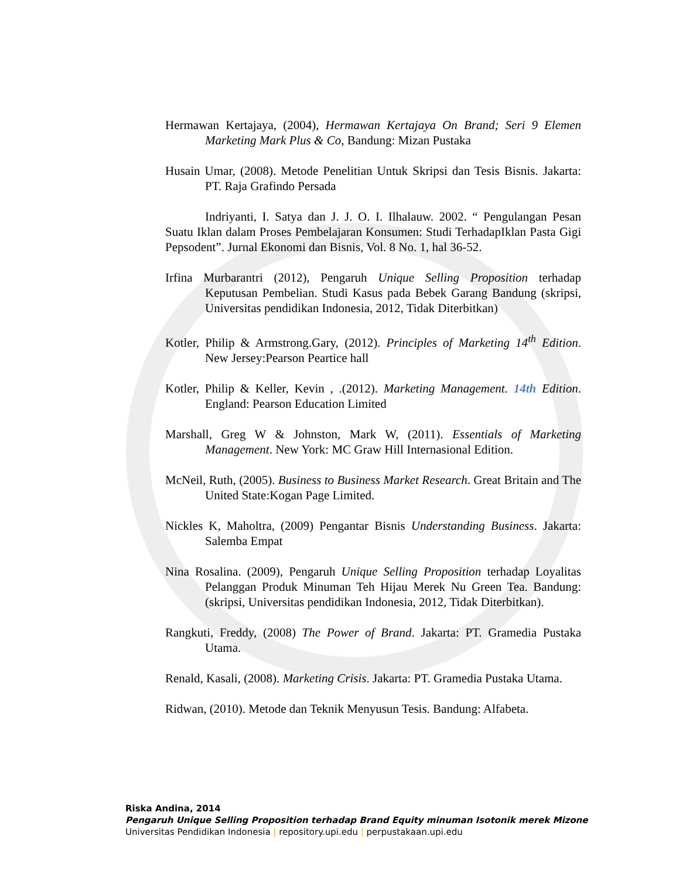Hermawan Kertajaya, (2004), Hermawan Kertajaya On Brand; Seri 9 Elemen Marketing Mark Plus & Co, Bandung: Mizan Pustaka
Husain Umar, (2008). Metode Penelitian Untuk Skripsi dan Tesis Bisnis. Jakarta: PT. Raja Grafindo Persada
Indriyanti, I. Satya dan J. J. O. I. Ilhalauw. 2002. “ Pengulangan Pesan Suatu Iklan dalam Proses Pembelajaran Konsumen: Studi TerhadapIklan Pasta Gigi Pepsodent”. Jurnal Ekonomi dan Bisnis, Vol. 8 No. 1, hal 36-52.
Irfina Murbarantri (2012), Pengaruh Unique Selling Proposition terhadap Keputusan Pembelian. Studi Kasus pada Bebek Garang Bandung (skripsi, Universitas pendidikan Indonesia, 2012, Tidak Diterbitkan)
Kotler, Philip & Armstrong.Gary, (2012). Principles of Marketing 14<sup>th</sup> Edition. New Jersey:Pearson Peartice hall
Kotler, Philip & Keller, Kevin , .(2012). Marketing Management. 14th Edition. England: Pearson Education Limited
Marshall, Greg W & Johnston, Mark W, (2011). Essentials of Marketing Management. New York: MC Graw Hill Internasional Edition.
McNeil, Ruth, (2005). Business to Business Market Research. Great Britain and The United State:Kogan Page Limited.
Nickles K, Maholtra, (2009) Pengantar Bisnis Understanding Business. Jakarta: Salemba Empat
Nina Rosalina. (2009), Pengaruh Unique Selling Proposition terhadap Loyalitas Pelanggan Produk Minuman Teh Hijau Merek Nu Green Tea. Bandung: (skripsi, Universitas pendidikan Indonesia, 2012, Tidak Diterbitkan).
Rangkuti, Freddy, (2008) The Power of Brand. Jakarta: PT. Gramedia Pustaka Utama.
Renald, Kasali, (2008). Marketing Crisis. Jakarta: PT. Gramedia Pustaka Utama.
Ridwan, (2010). Metode dan Teknik Menyusun Tesis. Bandung: Alfabeta.
Riska Andina, 2014
Pengaruh Unique Selling Proposition terhadap Brand Equity minuman Isotonik merek Mizone
Universitas Pendidikan Indonesia | repository.upi.edu | perpustakaan.upi.edu